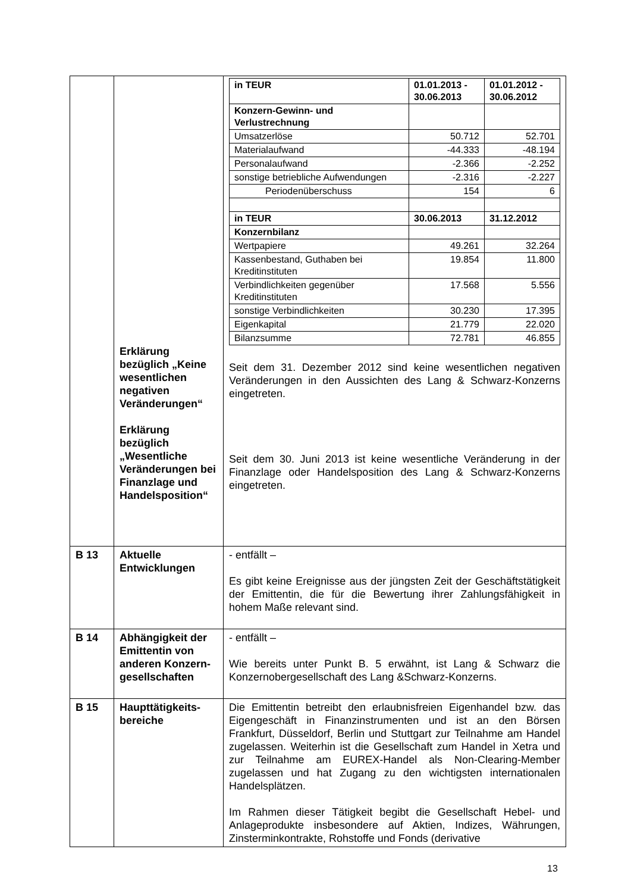| | Erklärung bezüglich „Keine wesentlichen negativen Veränderungen“ Erklärung bezüglich „Wesentliche Veränderungen bei Finanzlage und Handelsposition“ | / in TEUR / 01.01.2013 - 30.06.2013 / 01.01.2012 - 30.06.2012 / / --- / --- / --- / / Konzern-Gewinn- und Verlustrechnung / / / / Umsatzerlöse / 50.712 / 52.701 / / Materialaufwand / -44.333 / -48.194 / / Personalaufwand / -2.366 / -2.252 / / sonstige betriebliche Aufwendungen / -2.316 / -2.227 / / Periodenüberschuss / 154 / 6 / / in TEUR / 30.06.2013 / 31.12.2012 / / Konzernbilanz / / / / Wertpapiere / 49.261 / 32.264 / / Kassenbestand, Guthaben bei Kreditinstituten / 19.854 / 11.800 / / Verbindlichkeiten gegenüber Kreditinstituten / 17.568 / 5.556 / / sonstige Verbindlichkeiten / 30.230 / 17.395 / / Eigenkapital / 21.779 / 22.020 / / Bilanzsumme / 72.781 / 46.855 / Seit dem 31. Dezember 2012 sind keine wesentlichen negativen Veränderungen in den Aussichten des Lang & Schwarz-Konzerns eingetreten. Seit dem 30. Juni 2013 ist keine wesentliche Veränderung in der Finanzlage oder Handelsposition des Lang & Schwarz-Konzerns eingetreten. |
| B 13 | Aktuelle Entwicklungen | - entfällt – Es gibt keine Ereignisse aus der jüngsten Zeit der Geschäftstätigkeit der Emittentin, die für die Bewertung ihrer Zahlungsfähigkeit in hohem Maße relevant sind. |
| B 14 | Abhängigkeit der Emittentin von anderen Konzern­gesellschaften | - entfällt – Wie bereits unter Punkt B. 5 erwähnt, ist Lang & Schwarz die Konzernobergesellschaft des Lang &Schwarz-Konzerns. |
| B 15 | Haupttätigkeits­bereiche | Die Emittentin betreibt den erlaubnisfreien Eigenhandel bzw. das Eigengeschäft in Finanzinstrumenten und ist an den Börsen Frankfurt, Düsseldorf, Berlin und Stuttgart zur Teilnahme am Handel zugelassen. Weiterhin ist die Gesellschaft zum Handel in Xetra und zur Teilnahme am EUREX-Handel als Non-Clearing-Member zugelassen und hat Zugang zu den wichtigsten internationalen Handelsplätzen. Im Rahmen dieser Tätigkeit begibt die Gesellschaft Hebel- und Anlageprodukte insbesondere auf Aktien, Indizes, Währungen, Zinsterminkontrakte, Rohstoffe und Fonds (derivative |
13